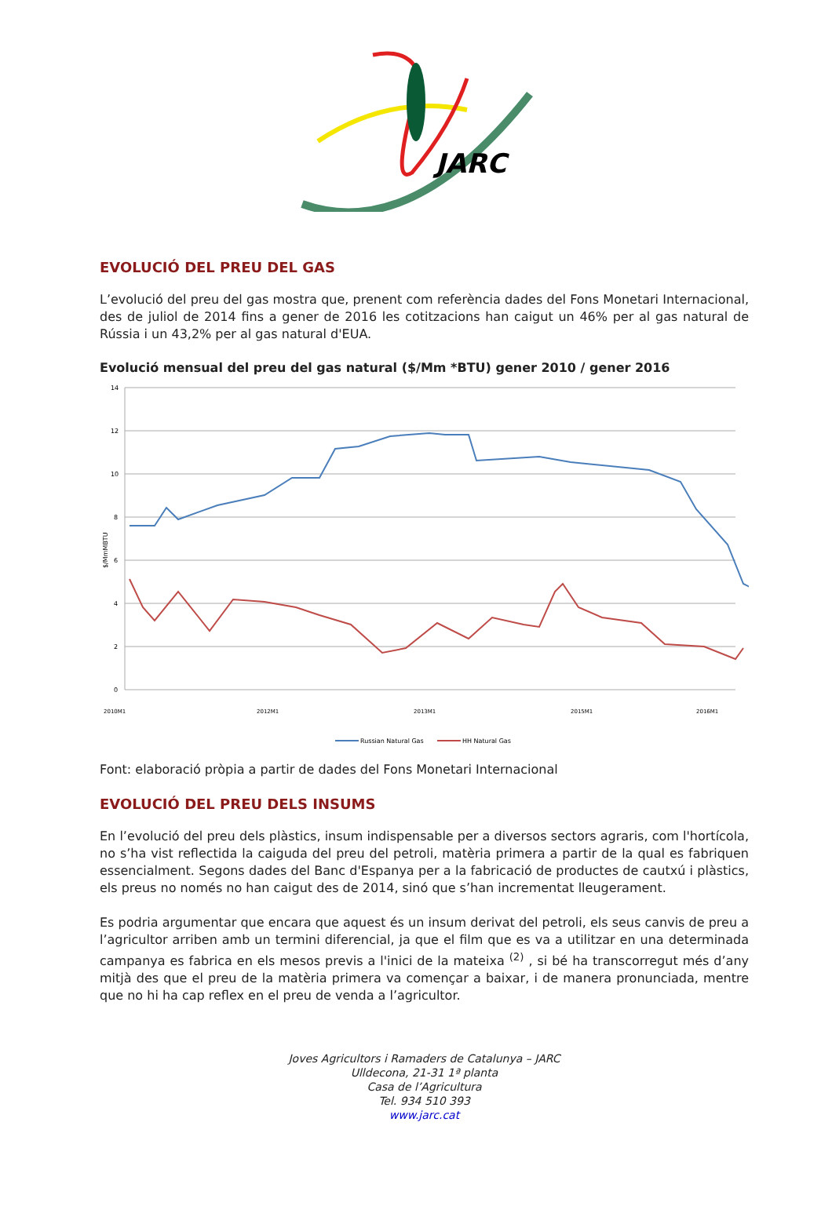JARC
EVOLUCIÓ DEL PREU DEL GAS
L’evolució del preu del gas mostra que, prenent com referència dades del Fons Monetari Internacional, des de juliol de 2014 fins a gener de 2016 les cotitzacions han caigut un 46% per al gas natural de Rússia i un 43,2% per al gas natural d'EUA.
Evolució mensual del preu del gas natural ($/Mm *BTU) gener 2010 / gener 2016
14
12
10
8
6
4
2
0
$/MmMBTU
2010M1
2012M1
2013M1
2015M1
2016M1
Russian Natural Gas
HH Natural Gas
Font: elaboració pròpia a partir de dades del Fons Monetari Internacional
EVOLUCIÓ DEL PREU DELS INSUMS
En l’evolució del preu dels plàstics, insum indispensable per a diversos sectors agraris, com l'hortícola, no s’ha vist reflectida la caiguda del preu del petroli, matèria primera a partir de la qual es fabriquen essencialment. Segons dades del Banc d'Espanya per a la fabricació de productes de cautxú i plàstics, els preus no només no han caigut des de 2014, sinó que s’han incrementat lleugerament.
Es podria argumentar que encara que aquest és un insum derivat del petroli, els seus canvis de preu a l’agricultor arriben amb un termini diferencial, ja que el film que es va a utilitzar en una determinada campanya es fabrica en els mesos previs a l'inici de la mateixa <sup>(2)</sup> , si bé ha transcorregut més d’any mitjà des que el preu de la matèria primera va començar a baixar, i de manera pronunciada, mentre que no hi ha cap reflex en el preu de venda a l’agricultor.
Joves Agricultors i Ramaders de Catalunya – JARC
Ulldecona, 21-31 1ª planta
Casa de l’Agricultura
Tel. 934 510 393
www.jarc.cat